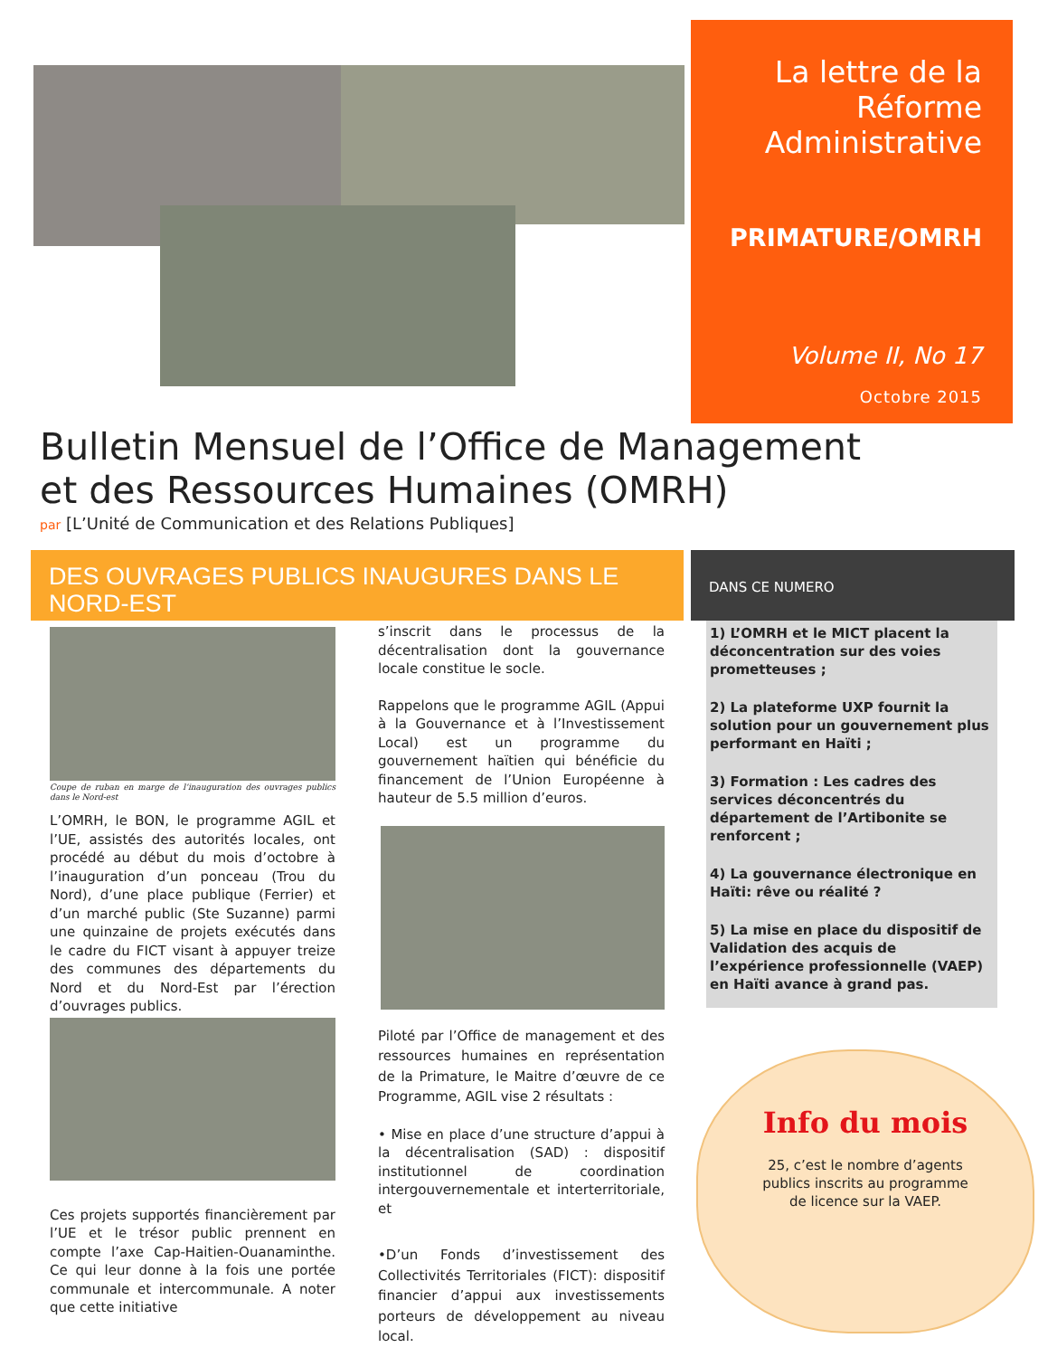La lettre de la Réforme Administrative
PRIMATURE/OMRH
Volume II, No 17
Octobre 2015
Bulletin Mensuel de l’Office de Management
et des Ressources Humaines (OMRH)
par [L’Unité de Communication et des Relations Publiques]
DES OUVRAGES PUBLICS INAUGURES DANS LE NORD-EST
DANS CE NUMERO
1) L’OMRH et le MICT placent la déconcentration sur des voies prometteuses ;
2) La plateforme UXP fournit la solution pour un gouvernement plus performant en Haïti ;
3) Formation : Les cadres des services déconcentrés du département de l’Artibonite se renforcent ;
4) La gouvernance électronique en Haïti: rêve ou réalité ?
5) La mise en place du dispositif de Validation des acquis de l’expérience professionnelle (VAEP) en Haïti avance à grand pas.
Coupe de ruban en marge de l’inauguration des ouvrages publics dans le Nord-est
L’OMRH, le BON, le programme AGIL et l’UE, assistés des autorités locales, ont procédé au début du mois d’octobre à l’inauguration d’un ponceau (Trou du Nord), d’une place publique (Ferrier) et d’un marché public (Ste Suzanne) parmi une quinzaine de projets exécutés dans le cadre du FICT visant à appuyer treize des communes des départements du Nord et du Nord-Est par l’érection d’ouvrages publics.
Ces projets supportés financièrement par l’UE et le trésor public prennent en compte l’axe Cap-Haitien-Ouanaminthe. Ce qui leur donne à la fois une portée communale et intercommunale. A noter que cette initiative
s’inscrit dans le processus de la décentralisation dont la gouvernance locale constitue le socle.
Rappelons que le programme AGIL (Appui à la Gouvernance et à l’Investissement Local) est un programme du gouvernement haïtien qui bénéficie du financement de l’Union Européenne à hauteur de 5.5 million d’euros.
Piloté par l’Office de management et des ressources humaines en représentation de la Primature, le Maitre d’œuvre de ce Programme, AGIL vise 2 résultats :
• Mise en place d’une structure d’appui à la décentralisation (SAD) : dispositif institutionnel de coordination intergouvernementale et interterritoriale, et
•D’un Fonds d’investissement des Collectivités Territoriales (FICT): dispositif financier d’appui aux investissements porteurs de développement au niveau local.
Info du mois
25, c’est le nombre d’agents publics inscrits au programme de licence sur la VAEP.